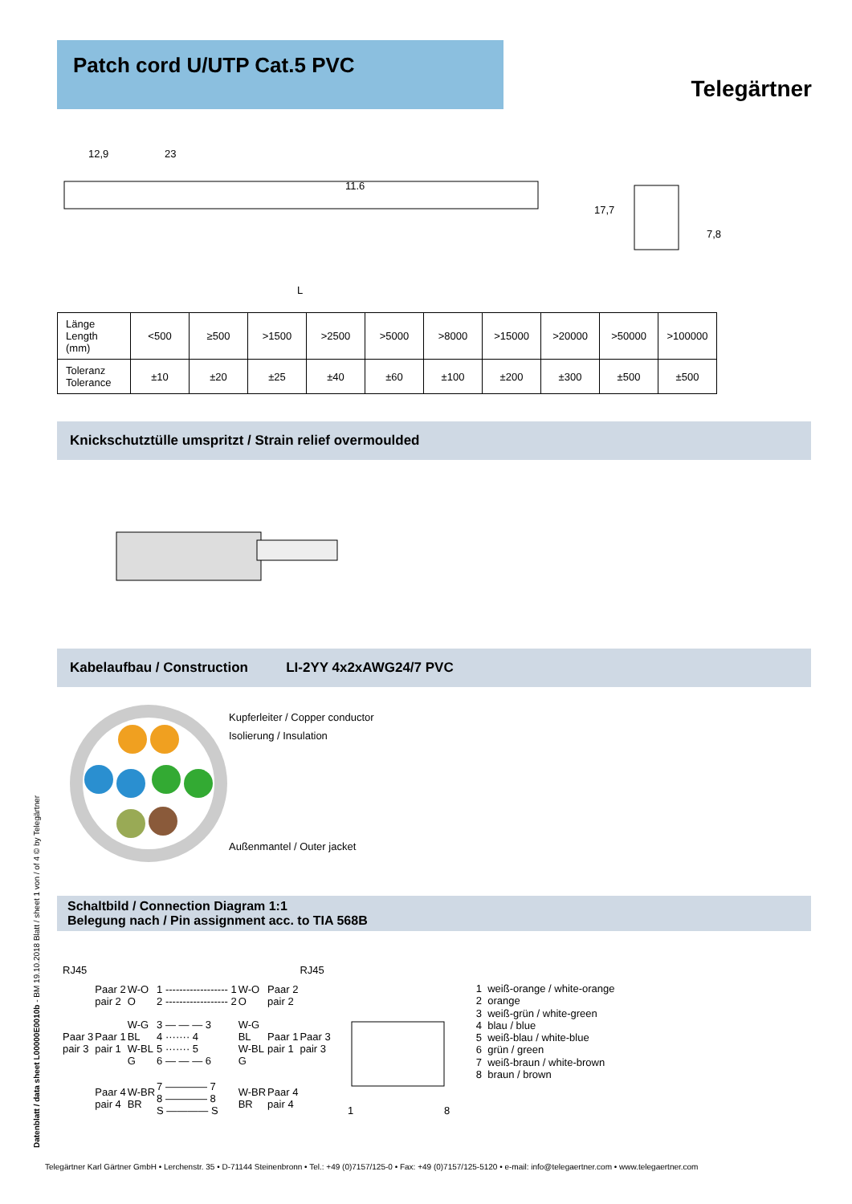Patch cord U/UTP Cat.5 PVC
Telegärtner
12,9
23
11.6
L
17,7
7,8
| Länge Length (mm) | <500 | ≥500 | >1500 | >2500 | >5000 | >8000 | >15000 | >20000 | >50000 | >100000 |
| Toleranz Tolerance | ±10 | ±20 | ±25 | ±40 | ±60 | ±100 | ±200 | ±300 | ±500 | ±500 |
Knickschutztülle umspritzt / Strain relief overmoulded
Kabelaufbau / Construction LI-2YY 4x2xAWG24/7 PVC
Kupferleiter / Copper conductor
Isolierung / Insulation
Außenmantel / Outer jacket
Schaltbild / Connection Diagram 1:1
Belegung nach / Pin assignment acc. to TIA 568B
| RJ45 | | | | | | RJ45 |
| | Paar 2 pair 2 | W-O O | 1 ------------------ 1 2 ------------------ 2 | W-O O | Paar 2 pair 2 | |
| Paar 3 pair 3 | Paar 1 pair 1 | W-G BL W-BL G | 3 — — — 3 4 ······· 4 5 ······· 5 6 — — — 6 | W-G BL W-BL G | Paar 1 pair 1 | Paar 3 pair 3 |
| | Paar 4 pair 4 | W-BR BR | 7 ———— 7 8 ———— 8 S ———— S | W-BR BR | Paar 4 pair 4 | |
1
8
1 weiß-orange / white-orange
2 orange
3 weiß-grün / white-green
4 blau / blue
5 weiß-blau / white-blue
6 grün / green
7 weiß-braun / white-brown
8 braun / brown
Datenblatt / data sheet L00000E0010b - BM 19.10.2018 Blatt / sheet 1 von / of 4 © by Telegärtner
Telegärtner Karl Gärtner GmbH • Lerchenstr. 35 • D-71144 Steinenbronn • Tel.: +49 (0)7157/125-0 • Fax: +49 (0)7157/125-5120 • e-mail: info@telegaertner.com • www.telegaertner.com